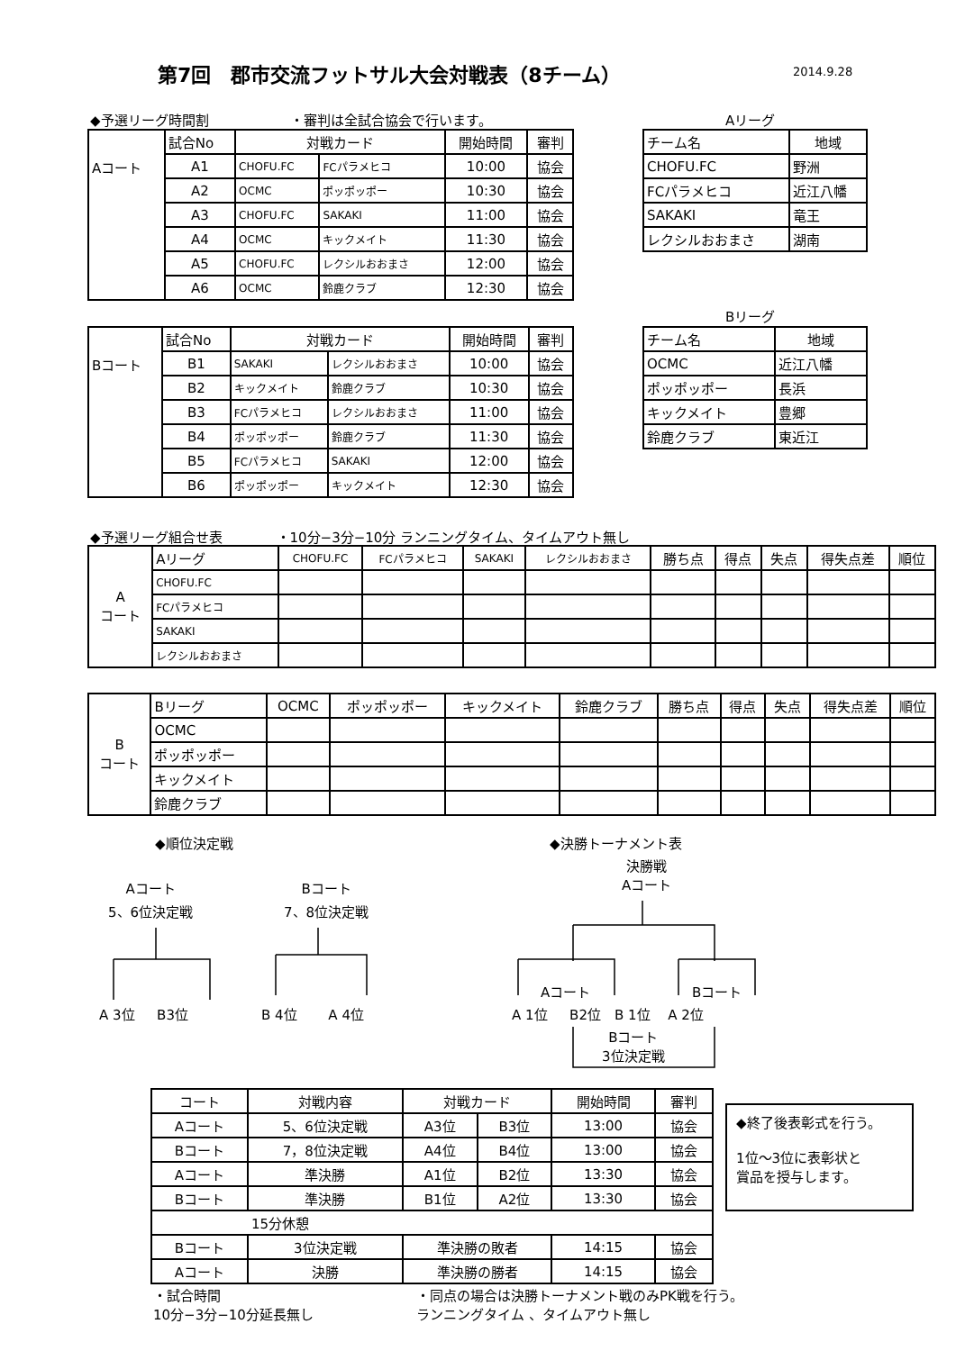第7回　郡市交流フットサル大会対戦表（8チーム）
2014.9.28
◆予選リーグ時間割　　　　　　・審判は全試合協会で行います。
| Aコート | 試合No | 対戦カード | | 開始時間 | 審判 |
| | A1 | CHOFU.FC | FCパラメヒコ | 10:00 | 協会 |
| | A2 | OCMC | ポッポッポー | 10:30 | 協会 |
| | A3 | CHOFU.FC | SAKAKI | 11:00 | 協会 |
| | A4 | OCMC | キックメイト | 11:30 | 協会 |
| | A5 | CHOFU.FC | レクシルおおまさ | 12:00 | 協会 |
| | A6 | OCMC | 鈴鹿クラブ | 12:30 | 協会 |
Aリーグ
| チーム名 | 地域 |
| CHOFU.FC | 野洲 |
| FCパラメヒコ | 近江八幡 |
| SAKAKI | 竜王 |
| レクシルおおまさ | 湖南 |
| Bコート | 試合No | 対戦カード | | 開始時間 | 審判 |
| | B1 | SAKAKI | レクシルおおまさ | 10:00 | 協会 |
| | B2 | キックメイト | 鈴鹿クラブ | 10:30 | 協会 |
| | B3 | FCパラメヒコ | レクシルおおまさ | 11:00 | 協会 |
| | B4 | ポッポッポー | 鈴鹿クラブ | 11:30 | 協会 |
| | B5 | FCパラメヒコ | SAKAKI | 12:00 | 協会 |
| | B6 | ポッポッポー | キックメイト | 12:30 | 協会 |
Bリーグ
| チーム名 | 地域 |
| OCMC | 近江八幡 |
| ポッポッポー | 長浜 |
| キックメイト | 豊郷 |
| 鈴鹿クラブ | 東近江 |
◆予選リーグ組合せ表　　　　・10分−3分−10分 ランニングタイム、タイムアウト無し
| A コート | Aリーグ | CHOFU.FC | FCパラメヒコ | SAKAKI | レクシルおおまさ | 勝ち点 | 得点 | 失点 | 得失点差 | 順位 |
| | CHOFU.FC | | | | | | | | | |
| | FCパラメヒコ | | | | | | | | | |
| | SAKAKI | | | | | | | | | |
| | レクシルおおまさ | | | | | | | | | |
| B コート | Bリーグ | OCMC | ポッポッポー | キックメイト | 鈴鹿クラブ | 勝ち点 | 得点 | 失点 | 得失点差 | 順位 |
| | OCMC | | | | | | | | | |
| | ポッポッポー | | | | | | | | | |
| | キックメイト | | | | | | | | | |
| | 鈴鹿クラブ | | | | | | | | | |
◆順位決定戦 ◆決勝トーナメント表
Aコート
5、6位決定戦
Bコート
7、8位決定戦
決勝戦
Aコート
A 3位 　 B3位 B 4位　　 A 4位
Aコート Bコート
A 1位 　 B2位　B 1位　 A 2位
Bコート
3位決定戦
| コート | 対戦内容 | 対戦カード | | 開始時間 | 審判 |
| Aコート | 5、6位決定戦 | A3位 | B3位 | 13:00 | 協会 |
| Bコート | 7，8位決定戦 | A4位 | B4位 | 13:00 | 協会 |
| Aコート | 準決勝 | A1位 | B2位 | 13:30 | 協会 |
| Bコート | 準決勝 | B1位 | A2位 | 13:30 | 協会 |
| 15分休憩 | | | | | |
| Bコート | 3位決定戦 | 準決勝の敗者 | | 14:15 | 協会 |
| Aコート | 決勝 | 準決勝の勝者 | | 14:15 | 協会 |
◆終了後表彰式を行う。
1位～3位に表彰状と
賞品を授与します。
・試合時間
10分−3分−10分延長無し
・同点の場合は決勝トーナメント戦のみPK戦を行う。
ランニングタイム 、タイムアウト無し